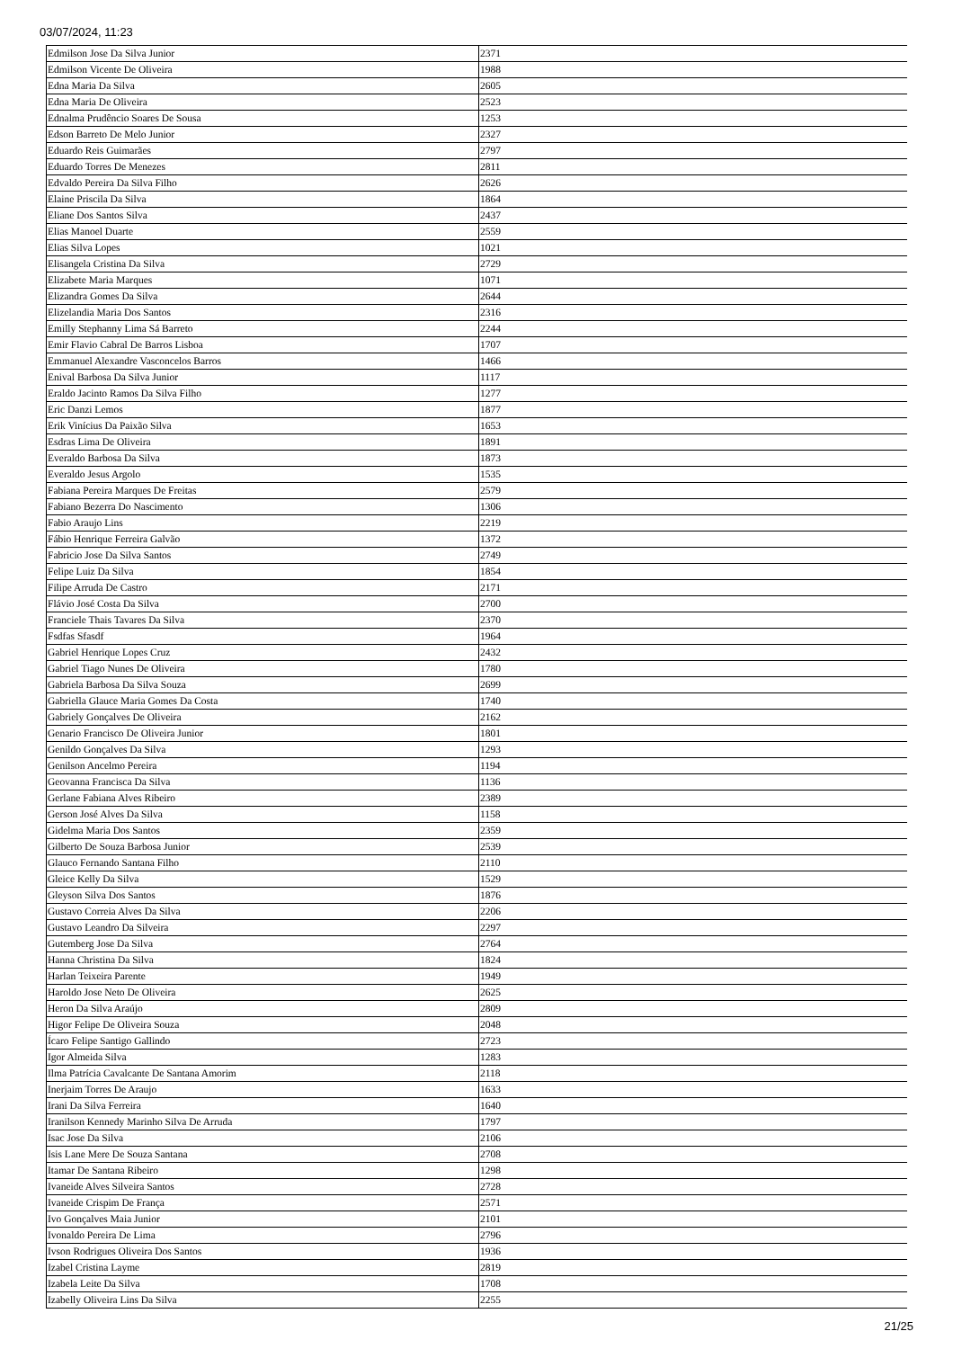03/07/2024, 11:23
| Edmilson Jose Da Silva Junior | 2371 |
| Edmilson Vicente De Oliveira | 1988 |
| Edna Maria Da Silva | 2605 |
| Edna Maria De Oliveira | 2523 |
| Ednalma Prudêncio Soares De Sousa | 1253 |
| Edson Barreto De Melo Junior | 2327 |
| Eduardo Reis Guimarães | 2797 |
| Eduardo Torres De Menezes | 2811 |
| Edvaldo Pereira Da Silva Filho | 2626 |
| Elaine Priscila Da Silva | 1864 |
| Eliane Dos Santos Silva | 2437 |
| Elias Manoel Duarte | 2559 |
| Elias Silva Lopes | 1021 |
| Elisangela Cristina Da Silva | 2729 |
| Elizabete Maria Marques | 1071 |
| Elizandra Gomes Da Silva | 2644 |
| Elizelandia Maria Dos Santos | 2316 |
| Emilly Stephanny Lima Sá Barreto | 2244 |
| Emir Flavio Cabral De Barros Lisboa | 1707 |
| Emmanuel Alexandre Vasconcelos Barros | 1466 |
| Enival Barbosa Da Silva Junior | 1117 |
| Eraldo Jacinto Ramos Da Silva Filho | 1277 |
| Eric Danzi Lemos | 1877 |
| Erik Vinícius Da Paixão Silva | 1653 |
| Esdras Lima De Oliveira | 1891 |
| Everaldo Barbosa Da Silva | 1873 |
| Everaldo Jesus Argolo | 1535 |
| Fabiana Pereira Marques De Freitas | 2579 |
| Fabiano Bezerra Do Nascimento | 1306 |
| Fabio Araujo Lins | 2219 |
| Fábio Henrique Ferreira Galvão | 1372 |
| Fabricio Jose Da Silva Santos | 2749 |
| Felipe Luiz Da Silva | 1854 |
| Filipe Arruda De Castro | 2171 |
| Flávio José Costa Da Silva | 2700 |
| Franciele Thais Tavares Da Silva | 2370 |
| Fsdfas Sfasdf | 1964 |
| Gabriel Henrique Lopes Cruz | 2432 |
| Gabriel Tiago Nunes De Oliveira | 1780 |
| Gabriela Barbosa Da Silva Souza | 2699 |
| Gabriella Glauce Maria Gomes Da Costa | 1740 |
| Gabriely Gonçalves De Oliveira | 2162 |
| Genario Francisco De Oliveira Junior | 1801 |
| Genildo Gonçalves Da Silva | 1293 |
| Genilson Ancelmo Pereira | 1194 |
| Geovanna Francisca Da Silva | 1136 |
| Gerlane Fabiana Alves Ribeiro | 2389 |
| Gerson José Alves Da Silva | 1158 |
| Gidelma Maria Dos Santos | 2359 |
| Gilberto De Souza Barbosa Junior | 2539 |
| Glauco Fernando Santana Filho | 2110 |
| Gleice Kelly Da Silva | 1529 |
| Gleyson Silva Dos Santos | 1876 |
| Gustavo Correia Alves Da Silva | 2206 |
| Gustavo Leandro Da Silveira | 2297 |
| Gutemberg Jose Da Silva | 2764 |
| Hanna Christina Da Silva | 1824 |
| Harlan Teixeira Parente | 1949 |
| Haroldo Jose Neto De Oliveira | 2625 |
| Heron Da Silva Araújo | 2809 |
| Higor Felipe De Oliveira Souza | 2048 |
| Ícaro Felipe Santigo Gallindo | 2723 |
| Igor Almeida Silva | 1283 |
| Ilma Patrícia Cavalcante De Santana Amorim | 2118 |
| Inerjaim Torres De Araujo | 1633 |
| Irani Da Silva Ferreira | 1640 |
| Iranilson Kennedy Marinho Silva De Arruda | 1797 |
| Isac Jose Da Silva | 2106 |
| Isis Lane Mere De Souza Santana | 2708 |
| Itamar De Santana Ribeiro | 1298 |
| Ivaneide Alves Silveira Santos | 2728 |
| Ivaneide Crispim De França | 2571 |
| Ivo Gonçalves Maia Junior | 2101 |
| Ivonaldo Pereira De Lima | 2796 |
| Ivson Rodrigues Oliveira Dos Santos | 1936 |
| Izabel Cristina Layme | 2819 |
| Izabela Leite Da Silva | 1708 |
| Izabelly Oliveira Lins Da Silva | 2255 |
21/25